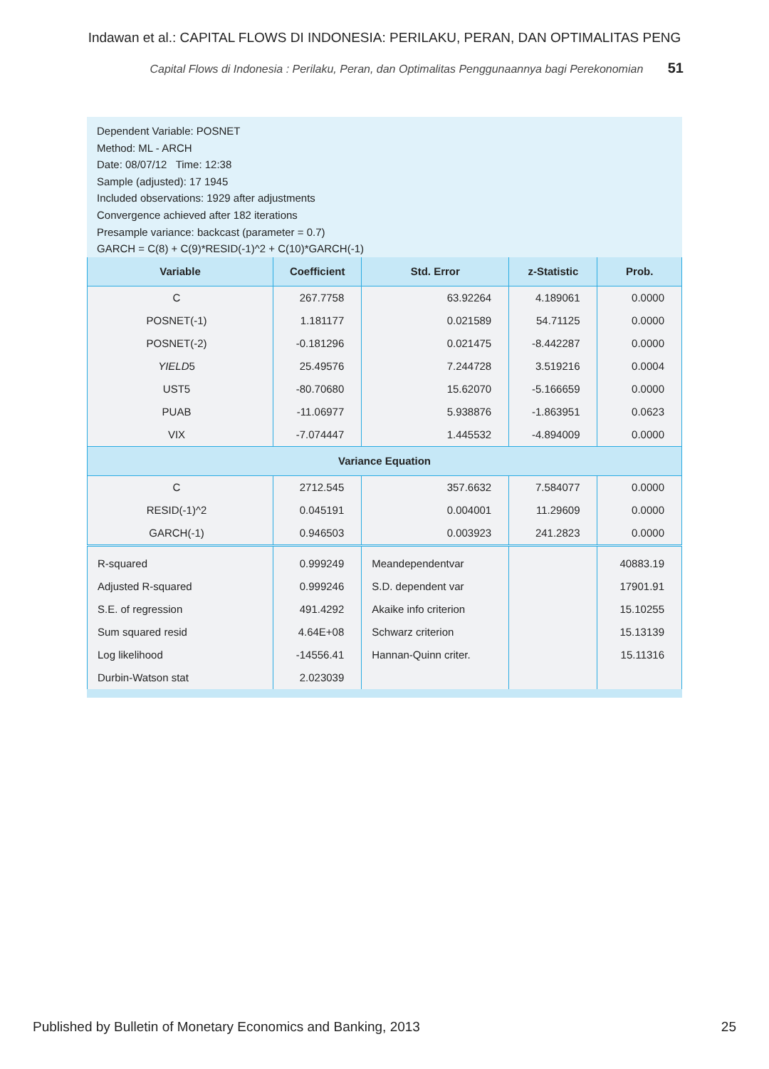Indawan et al.: CAPITAL FLOWS DI INDONESIA: PERILAKU, PERAN, DAN OPTIMALITAS PENG
Capital Flows di Indonesia : Perilaku, Peran, dan Optimalitas Penggunaannya bagi Perekonomian 51
Dependent Variable: POSNET
Method: ML - ARCH
Date: 08/07/12 Time: 12:38
Sample (adjusted): 17 1945
Included observations: 1929 after adjustments
Convergence achieved after 182 iterations
Presample variance: backcast (parameter = 0.7)
GARCH = C(8) + C(9)*RESID(-1)^2 + C(10)*GARCH(-1)
| Variable | Coefficient | Std. Error | z-Statistic | Prob. |
| --- | --- | --- | --- | --- |
| C | 267.7758 | 63.92264 | 4.189061 | 0.0000 |
| POSNET(-1) | 1.181177 | 0.021589 | 54.71125 | 0.0000 |
| POSNET(-2) | -0.181296 | 0.021475 | -8.442287 | 0.0000 |
| YIELD 5 | 25.49576 | 7.244728 | 3.519216 | 0.0004 |
| UST5 | -80.70680 | 15.62070 | -5.166659 | 0.0000 |
| PUAB | -11.06977 | 5.938876 | -1.863951 | 0.0623 |
| VIX | -7.074447 | 1.445532 | -4.894009 | 0.0000 |
| Variance Equation | | | | |
| C | 2712.545 | 357.6632 | 7.584077 | 0.0000 |
| RESID(-1)^2 | 0.045191 | 0.004001 | 11.29609 | 0.0000 |
| GARCH(-1) | 0.946503 | 0.003923 | 241.2823 | 0.0000 |
| R-squared | 0.999249 | Meandependentvar | | 40883.19 |
| Adjusted R-squared | 0.999246 | S.D. dependent var | | 17901.91 |
| S.E. of regression | 491.4292 | Akaike info criterion | | 15.10255 |
| Sum squared resid | 4.64E+08 | Schwarz criterion | | 15.13139 |
| Log likelihood | -14556.41 | Hannan-Quinn criter. | | 15.11316 |
| Durbin-Watson stat | 2.023039 | | | |
Published by Bulletin of Monetary Economics and Banking, 2013 25